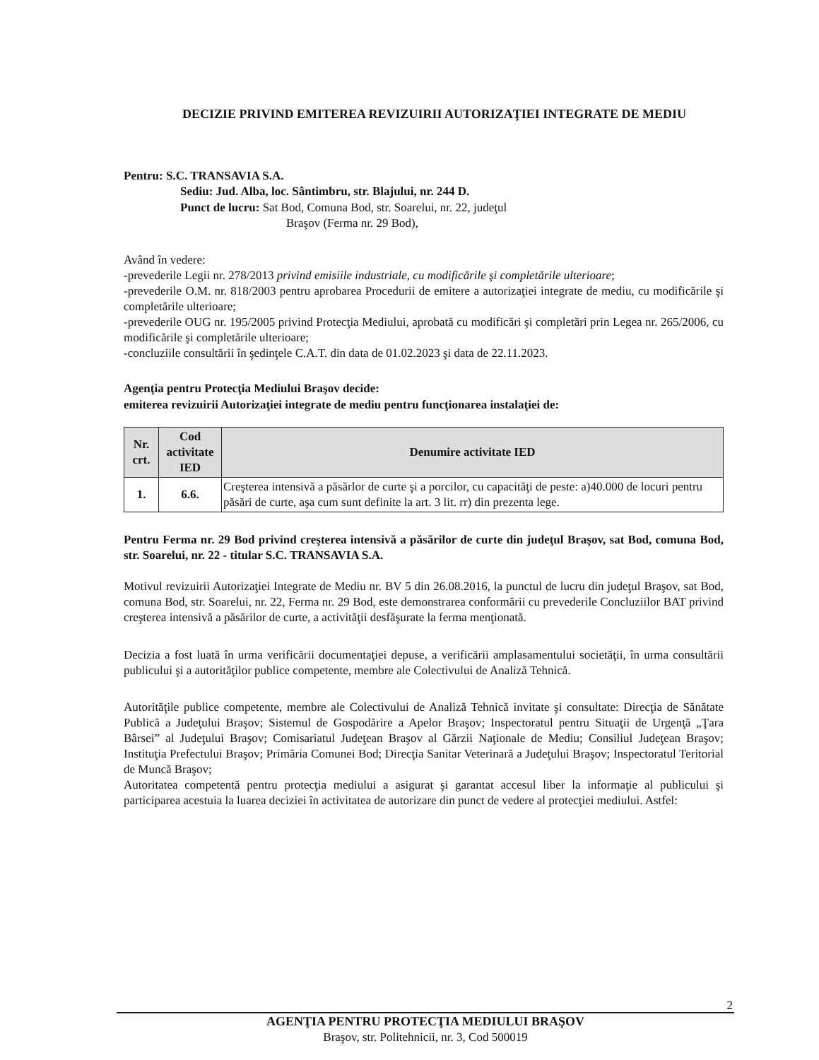DECIZIE PRIVIND EMITEREA REVIZUIRII AUTORIZAŢIEI INTEGRATE DE MEDIU
Pentru: S.C. TRANSAVIA S.A.
Sediu: Jud. Alba, loc. Sântimbru, str. Blajului, nr. 244 D.
Punct de lucru: Sat Bod, Comuna Bod, str. Soarelui, nr. 22, judeţul
Braşov (Ferma nr. 29 Bod),
Având în vedere:
-prevederile Legii nr. 278/2013 privind emisiile industriale, cu modificările şi completările ulterioare;
-prevederile O.M. nr. 818/2003 pentru aprobarea Procedurii de emitere a autorizaţiei integrate de mediu, cu modificările şi completările ulterioare;
-prevederile OUG nr. 195/2005 privind Protecţia Mediului, aprobată cu modificări şi completări prin Legea nr. 265/2006, cu modificările şi completările ulterioare;
-concluziile consultării în şedinţele C.A.T. din data de 01.02.2023 şi data de 22.11.2023.
Agenţia pentru Protecţia Mediului Braşov decide:
emiterea revizuirii Autorizaţiei integrate de mediu pentru funcţionarea instalaţiei de:
| Nr. crt. | Cod activitate IED | Denumire activitate IED |
| --- | --- | --- |
| 1. | 6.6. | Creşterea intensivă a păsărlor de curte şi a porcilor, cu capacităţi de peste: a)40.000 de locuri pentru păsări de curte, aşa cum sunt definite la art. 3 lit. rr) din prezenta lege. |
Pentru Ferma nr. 29 Bod privind creşterea intensivă a păsărilor de curte din judeţul Braşov, sat Bod, comuna Bod, str. Soarelui, nr. 22 - titular S.C. TRANSAVIA S.A.
Motivul revizuirii Autorizaţiei Integrate de Mediu nr. BV 5 din 26.08.2016, la punctul de lucru din judeţul Braşov, sat Bod, comuna Bod, str. Soarelui, nr. 22, Ferma nr. 29 Bod, este demonstrarea conformării cu prevederile Concluziilor BAT privind creşterea intensivă a păsărilor de curte, a activităţii desfăşurate la ferma menţionată.
Decizia a fost luată în urma verificării documentaţiei depuse, a verificării amplasamentului societăţii, în urma consultării publicului şi a autorităţilor publice competente, membre ale Colectivului de Analiză Tehnică.
Autorităţile publice competente, membre ale Colectivului de Analiză Tehnică invitate şi consultate: Direcţia de Sănătate Publică a Judeţului Braşov; Sistemul de Gospodărire a Apelor Braşov; Inspectoratul pentru Situaţii de Urgenţă „Ţara Bârsei” al Judeţului Braşov; Comisariatul Judeţean Braşov al Gărzii Naţionale de Mediu; Consiliul Judeţean Braşov; Instituţia Prefectului Braşov; Primăria Comunei Bod; Direcţia Sanitar Veterinară a Judeţului Braşov; Inspectoratul Teritorial de Muncă Braşov;
Autoritatea competentă pentru protecţia mediului a asigurat şi garantat accesul liber la informaţie al publicului şi participarea acestuia la luarea deciziei în activitatea de autorizare din punct de vedere al protecţiei mediului. Astfel:
2
AGENŢIA PENTRU PROTECŢIA MEDIULUI BRAŞOV
Braşov, str. Politehnicii, nr. 3, Cod 500019